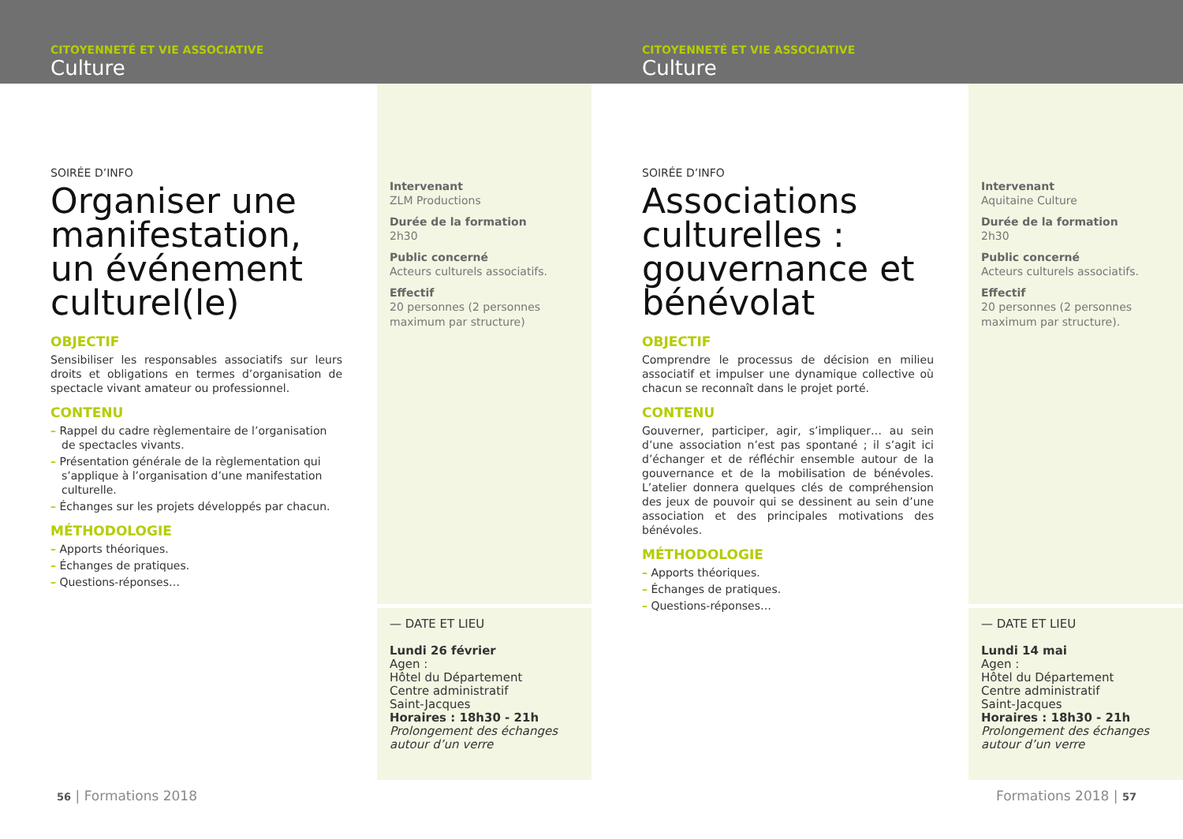CITOYENNETÉ ET VIE ASSOCIATIVE
Culture
CITOYENNETÉ ET VIE ASSOCIATIVE
Culture
SOIRÉE D’INFO
Organiser une manifestation, un événement culturel(le)
OBJECTIF
Sensibiliser les responsables associatifs sur leurs droits et obligations en termes d’organisation de spectacle vivant amateur ou professionnel.
CONTENU
– Rappel du cadre règlementaire de l’organisation de spectacles vivants.
– Présentation générale de la règlementation qui s’applique à l’organisation d’une manifestation culturelle.
– Échanges sur les projets développés par chacun.
MÉTHODOLOGIE
– Apports théoriques.
– Échanges de pratiques.
– Questions-réponses…
Intervenant
ZLM Productions
Durée de la formation
2h30
Public concerné
Acteurs culturels associatifs.
Effectif
20 personnes (2 personnes maximum par structure)
— DATE ET LIEU
Lundi 26 février
Agen :
Hôtel du Département
Centre administratif
Saint-Jacques
Horaires : 18h30 - 21h
Prolongement des échanges autour d’un verre
56 | Formations 2018
SOIRÉE D’INFO
Associations culturelles : gouvernance et bénévolat
OBJECTIF
Comprendre le processus de décision en milieu associatif et impulser une dynamique collective où chacun se reconnaît dans le projet porté.
CONTENU
Gouverner, participer, agir, s’impliquer… au sein d’une association n’est pas spontané ; il s’agit ici d’échanger et de réfléchir ensemble autour de la gouvernance et de la mobilisation de bénévoles. L’atelier donnera quelques clés de compréhension des jeux de pouvoir qui se dessinent au sein d’une association et des principales motivations des bénévoles.
MÉTHODOLOGIE
– Apports théoriques.
– Échanges de pratiques.
– Questions-réponses…
Intervenant
Aquitaine Culture
Durée de la formation
2h30
Public concerné
Acteurs culturels associatifs.
Effectif
20 personnes (2 personnes maximum par structure).
— DATE ET LIEU
Lundi 14 mai
Agen :
Hôtel du Département
Centre administratif
Saint-Jacques
Horaires : 18h30 - 21h
Prolongement des échanges autour d’un verre
Formations 2018 | 57